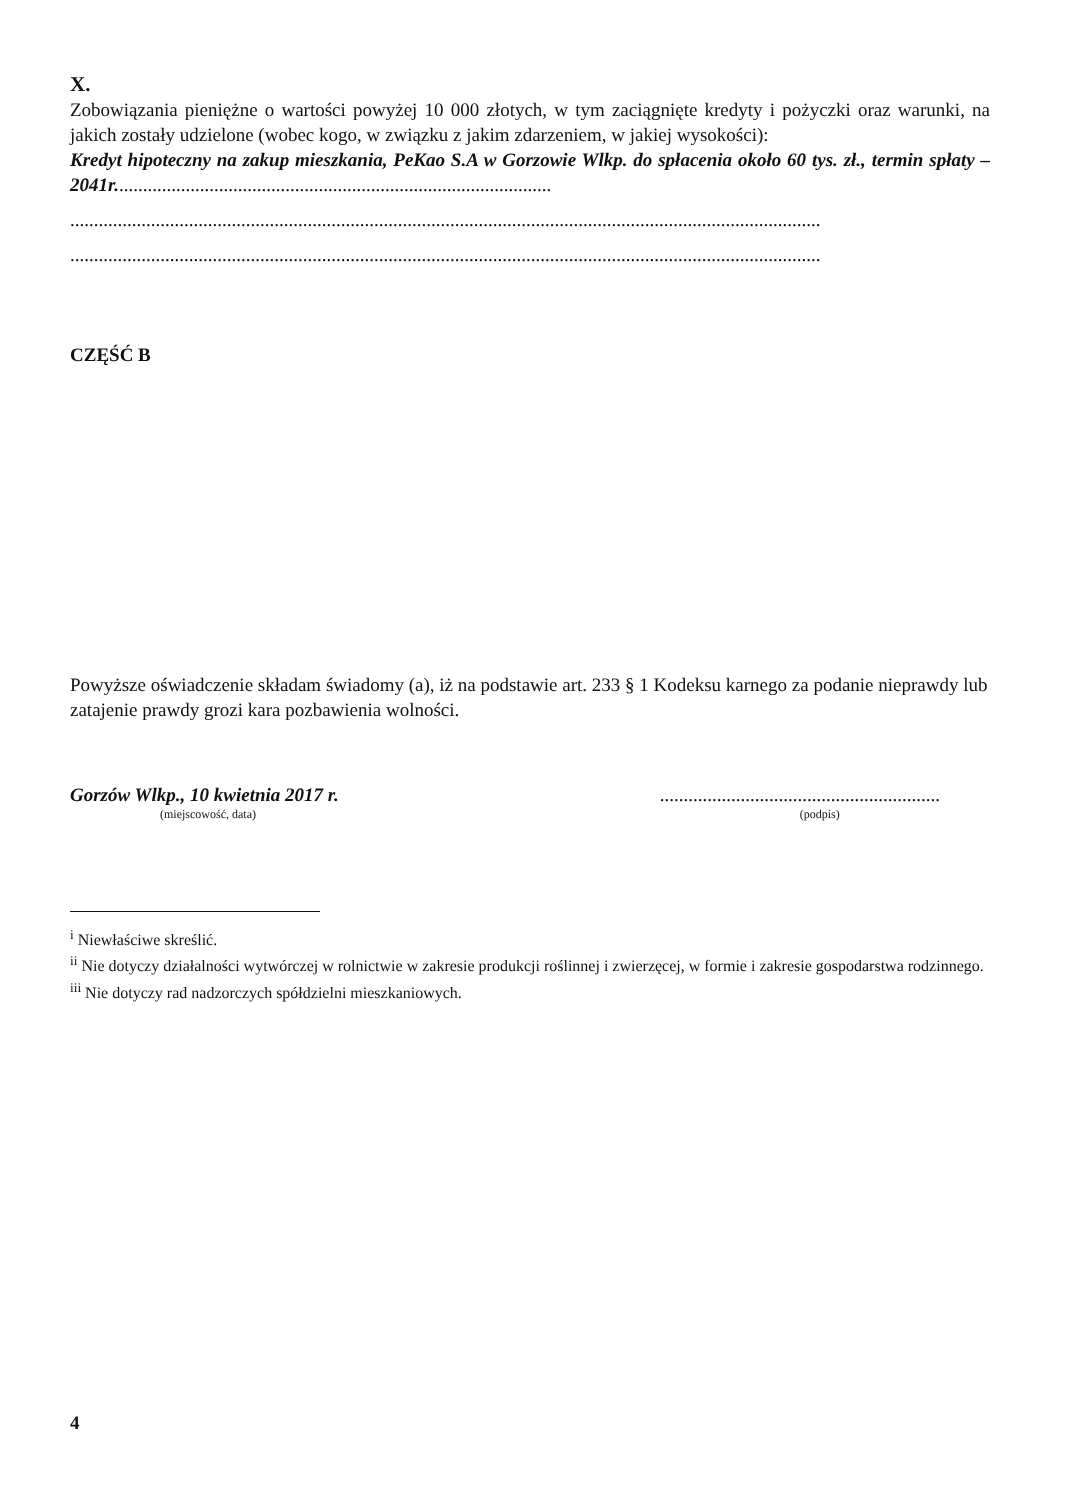X.
Zobowiązania pieniężne o wartości powyżej 10 000 złotych, w tym zaciągnięte kredyty i pożyczki oraz warunki, na jakich zostały udzielone (wobec kogo, w związku z jakim zdarzeniem, w jakiej wysokości):
Kredyt hipoteczny na zakup mieszkania, PeKao S.A w Gorzowie Wlkp. do spłacenia około 60 tys. zł., termin spłaty – 2041r............................................................................................
..............................................................................................................................................................
..............................................................................................................................................................
CZĘŚĆ B
Powyższe oświadczenie składam świadomy (a), iż na podstawie art. 233 § 1 Kodeksu karnego za podanie nieprawdy lub zatajenie prawdy grozi kara pozbawienia wolności.
Gorzów Wlkp., 10 kwietnia 2017 r.
(miejscowość, data)
...........................................................
(podpis)
<sup>i</sup> Niewłaściwe skreślić.
<sup>ii</sup> Nie dotyczy działalności wytwórczej w rolnictwie w zakresie produkcji roślinnej i zwierzęcej, w formie i zakresie gospodarstwa rodzinnego.
<sup>iii</sup> Nie dotyczy rad nadzorczych spółdzielni mieszkaniowych.
4